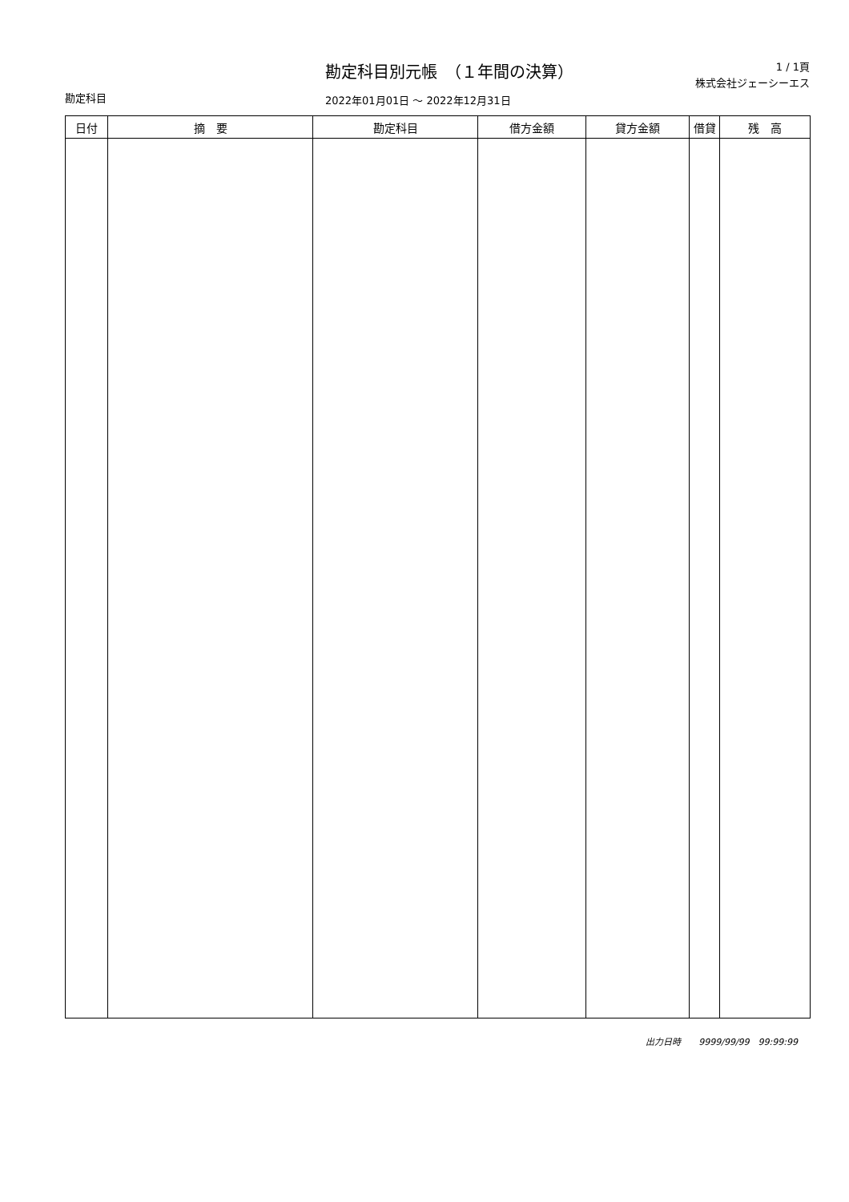勘定科目
勘定科目別元帳　（１年間の決算）
2022年01月01日 ～ 2022年12月31日
1 / 1頁
株式会社ジェーシーエス
| 日付 | 摘 要 | 勘定科目 | 借方金額 | 貸方金額 | 借貸 | 残 高 |
| --- | --- | --- | --- | --- | --- | --- |
出力日時　　9999/99/99　99:99:99